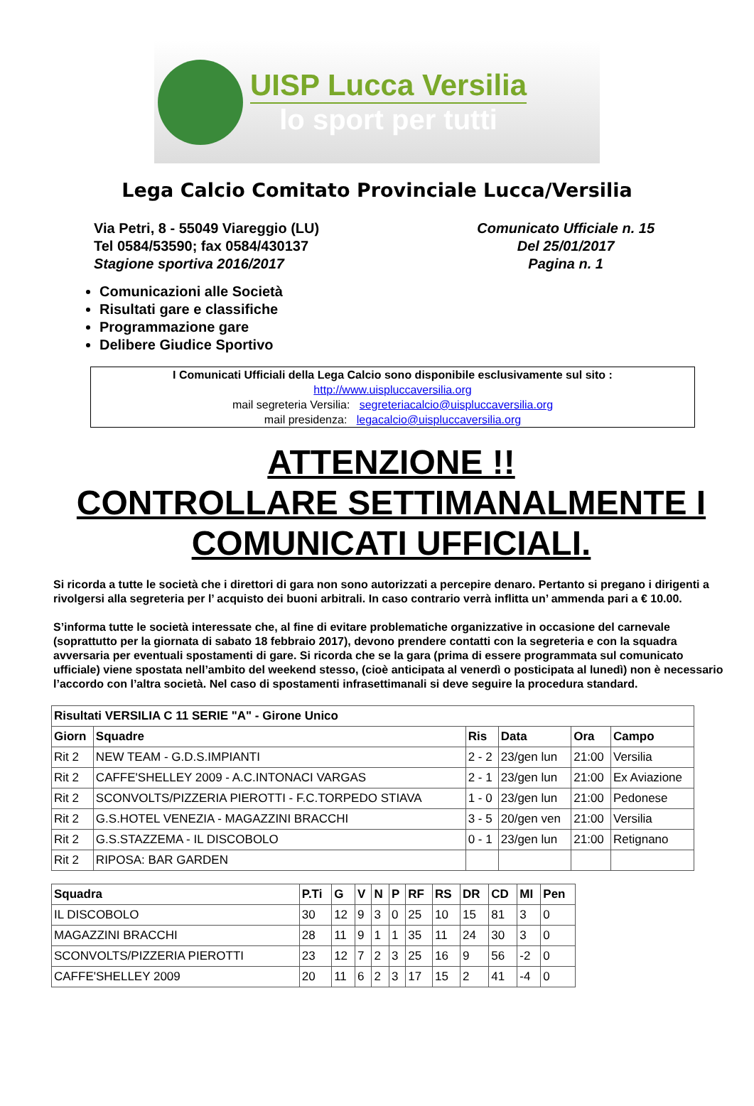UISP Lucca Versilia
lo sport per tutti
Lega Calcio Comitato Provinciale Lucca/Versilia
Via Petri, 8 - 55049 Viareggio (LU)
Tel 0584/53590; fax 0584/430137
Stagione sportiva 2016/2017
Comunicato Ufficiale n. 15
Del 25/01/2017
Pagina n. 1
Comunicazioni alle Società
Risultati gare e classifiche
Programmazione gare
Delibere Giudice Sportivo
I Comunicati Ufficiali della Lega Calcio sono disponibile esclusivamente sul sito :
http://www.uispluccaversilia.org
mail segreteria Versilia: segreteriacalcio@uispluccaversilia.org
mail presidenza: legacalcio@uispluccaversilia.org
ATTENZIONE !!
CONTROLLARE SETTIMANALMENTE I COMUNICATI UFFICIALI.
Si ricorda a tutte le società che i direttori di gara non sono autorizzati a percepire denaro. Pertanto si pregano i dirigenti a rivolgersi alla segreteria per l’ acquisto dei buoni arbitrali. In caso contrario verrà inflitta un’ ammenda pari a € 10.00.
S’informa tutte le società interessate che, al fine di evitare problematiche organizzative in occasione del carnevale (soprattutto per la giornata di sabato 18 febbraio 2017), devono prendere contatti con la segreteria e con la squadra avversaria per eventuali spostamenti di gare. Si ricorda che se la gara (prima di essere programmata sul comunicato ufficiale) viene spostata nell’ambito del weekend stesso, (cioè anticipata al venerdì o posticipata al lunedì) non è necessario l’accordo con l’altra società. Nel caso di spostamenti infrasettimanali si deve seguire la procedura standard.
| Risultati VERSILIA C 11 SERIE "A" - Girone Unico | | | | | |
| --- | --- | --- | --- | --- | --- |
| Giorn | Squadre | Ris | Data | Ora | Campo |
| Rit 2 | NEW TEAM - G.D.S.IMPIANTI | 2 - 2 | 23/gen lun | 21:00 | Versilia |
| Rit 2 | CAFFE'SHELLEY 2009 - A.C.INTONACI VARGAS | 2 - 1 | 23/gen lun | 21:00 | Ex Aviazione |
| Rit 2 | SCONVOLTS/PIZZERIA PIEROTTI - F.C.TORPEDO STIAVA | 1 - 0 | 23/gen lun | 21:00 | Pedonese |
| Rit 2 | G.S.HOTEL VENEZIA - MAGAZZINI BRACCHI | 3 - 5 | 20/gen ven | 21:00 | Versilia |
| Rit 2 | G.S.STAZZEMA - IL DISCOBOLO | 0 - 1 | 23/gen lun | 21:00 | Retignano |
| Rit 2 | RIPOSA: BAR GARDEN | | | | |
| Squadra | P.Ti | G | V | N | P | RF | RS | DR | CD | MI | Pen |
| --- | --- | --- | --- | --- | --- | --- | --- | --- | --- | --- | --- |
| IL DISCOBOLO | 30 | 12 | 9 | 3 | 0 | 25 | 10 | 15 | 81 | 3 | 0 |
| MAGAZZINI BRACCHI | 28 | 11 | 9 | 1 | 1 | 35 | 11 | 24 | 30 | 3 | 0 |
| SCONVOLTS/PIZZERIA PIEROTTI | 23 | 12 | 7 | 2 | 3 | 25 | 16 | 9 | 56 | -2 | 0 |
| CAFFE'SHELLEY 2009 | 20 | 11 | 6 | 2 | 3 | 17 | 15 | 2 | 41 | -4 | 0 |